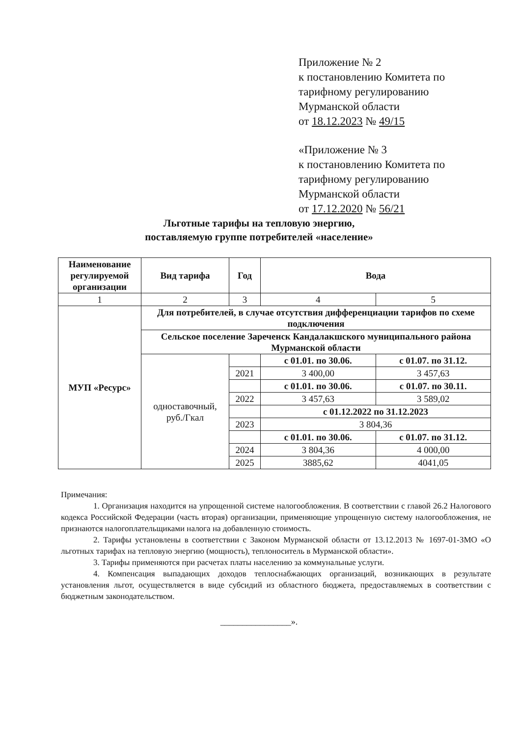Приложение № 2
к постановлению Комитета по
тарифному регулированию
Мурманской области
от 18.12.2023 № 49/15
«Приложение № 3
к постановлению Комитета по
тарифному регулированию
Мурманской области
от 17.12.2020 № 56/21
Льготные тарифы на тепловую энергию,
поставляемую группе потребителей «население»
| Наименование регулируемой организации | Вид тарифа | Год | Вода | |
| --- | --- | --- | --- | --- |
| 1 | 2 | 3 | 4 | 5 |
| МУП «Ресурс» | Для потребителей, в случае отсутствия дифференциации тарифов по схеме подключения | | | |
| | Сельское поселение Зареченск Кандалакшского муниципального района Мурманской области | | | |
| | одноставочный, руб./Гкал | | с 01.01. по 30.06. | с 01.07. по 31.12. |
| | | 2021 | 3 400,00 | 3 457,63 |
| | | | с 01.01. по 30.06. | с 01.07. по 30.11. |
| | | 2022 | 3 457,63 | 3 589,02 |
| | | | с 01.12.2022 по 31.12.2023 | |
| | | 2023 | 3 804,36 | |
| | | | с 01.01. по 30.06. | с 01.07. по 31.12. |
| | | 2024 | 3 804,36 | 4 000,00 |
| | | 2025 | 3885,62 | 4041,05 |
Примечания:
1. Организация находится на упрощенной системе налогообложения. В соответствии с главой 26.2 Налогового кодекса Российской Федерации (часть вторая) организации, применяющие упрощенную систему налогообложения, не признаются налогоплательщиками налога на добавленную стоимость.
2. Тарифы установлены в соответствии с Законом Мурманской области от 13.12.2013 № 1697-01-ЗМО «О льготных тарифах на тепловую энергию (мощность), теплоноситель в Мурманской области».
3. Тарифы применяются при расчетах платы населению за коммунальные услуги.
4. Компенсация выпадающих доходов теплоснабжающих организаций, возникающих в результате установления льгот, осуществляется в виде субсидий из областного бюджета, предоставляемых в соответствии с бюджетным законодательством.
________________».